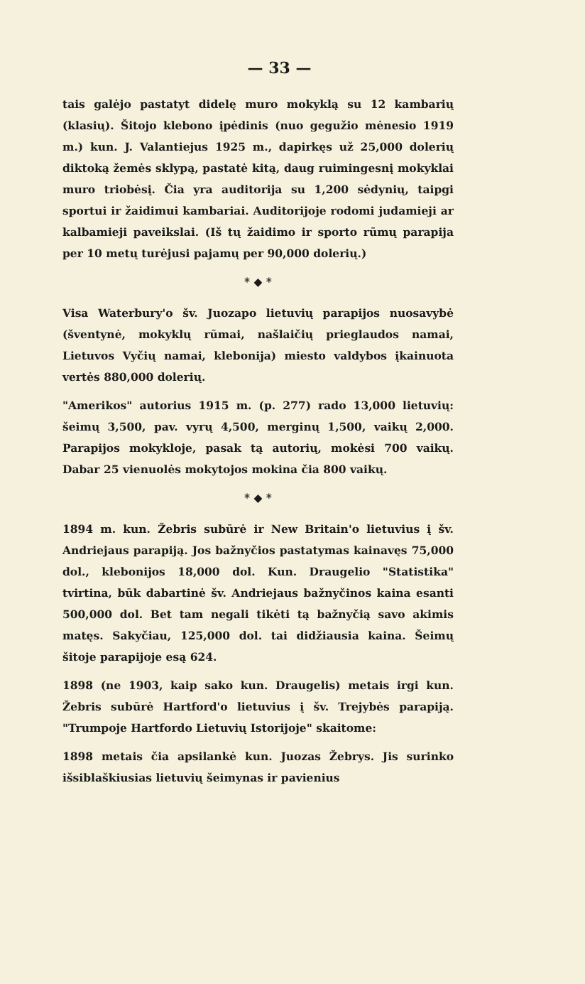— 33 —
tais galėjo pastatyt didelę muro mokyklą su 12 kambarių (klasių). Šitojo klebono įpėdinis (nuo gegužio mėnesio 1919 m.) kun. J. Valantiejus 1925 m., dapirkęs už 25,000 dolerių diktoką žemės sklypą, pastatė kitą, daug ruimingesnį mokyklai muro triobėsį. Čia yra auditorija su 1,200 sėdynių, taipgi sportui ir žaidimui kambariai. Auditorijoje rodomi judamieji ar kalbamieji paveikslai. (Iš tų žaidimo ir sporto rūmų parapija per 10 metų turėjusi pajamų per 90,000 dolerių.)
* ◆ *
Visa Waterbury'o šv. Juozapo lietuvių parapijos nuosavybė (šventynė, mokyklų rūmai, našlaičių prieglaudos namai, Lietuvos Vyčių namai, klebonija) miesto valdybos įkainuota vertės 880,000 dolerių.
"Amerikos" autorius 1915 m. (p. 277) rado 13,000 lietuvių: šeimų 3,500, pav. vyrų 4,500, merginų 1,500, vaikų 2,000. Parapijos mokykloje, pasak tą autorių, mokėsi 700 vaikų. Dabar 25 vienuolės mokytojos mokina čia 800 vaikų.
* ◆ *
1894 m. kun. Žebris subūrė ir New Britain'o lietuvius į šv. Andriejaus parapiją. Jos bažnyčios pastatymas kainavęs 75,000 dol., klebonijos 18,000 dol. Kun. Draugelio "Statistika" tvirtina, būk dabartinė šv. Andriejaus bažnyčinos kaina esanti 500,000 dol. Bet tam negali tikėti tą bažnyčią savo akimis matęs. Sakyčiau, 125,000 dol. tai didžiausia kaina. Šeimų šitoje parapijoje esą 624.
1898 (ne 1903, kaip sako kun. Draugelis) metais irgi kun. Žebris subūrė Hartford'o lietuvius į šv. Trejybės parapiją. "Trumpoje Hartfordo Lietuvių Istorijoje" skaitome:
1898 metais čia apsilankė kun. Juozas Žebrys. Jis surinko išsiblaškiusias lietuvių šeimynas ir pavienius